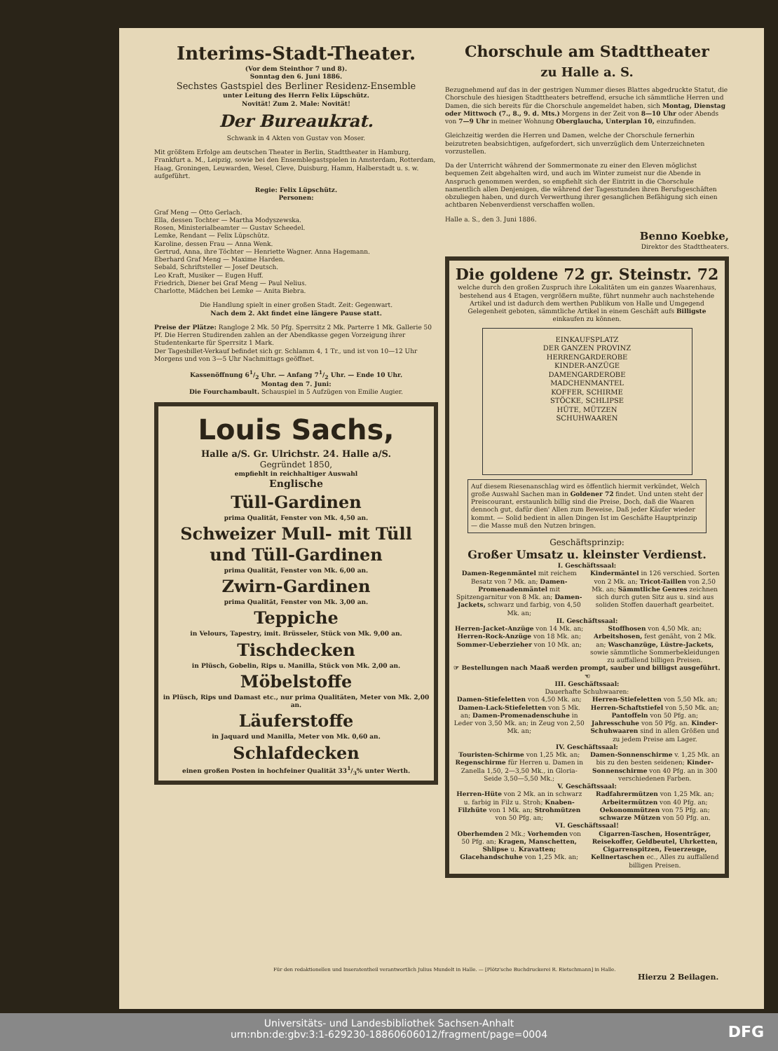Interims-Stadt-Theater.
(Vor dem Steinthor 7 und 8).
Sonntag den 6. Juni 1886.
Sechstes Gastspiel des Berliner Residenz-Ensemble
unter Leitung des Herrn Felix Lüpschütz.
Novität! Zum 2. Male: Novität!
Der Bureaukrat.
Schwank in 4 Akten von Gustav von Moser.
Mit größtem Erfolge am deutschen Theater in Berlin, Stadttheater in Hamburg, Frankfurt a. M., Leipzig, sowie bei den Ensemblegastspielen in Amsterdam, Rotterdam, Haag, Groningen, Leuwarden, Wesel, Cleve, Duisburg, Hamm, Halberstadt u. s. w. aufgeführt.
Regie: Felix Lüpschütz.
Personen:
Graf Meng — Otto Gerlach.
Ella, dessen Tochter — Martha Modyszewska.
Rosen, Ministerialbeamter — Gustav Scheedel.
Lemke, Rendant — Felix Lüpschütz.
Karoline, dessen Frau — Anna Wenk.
Gertrud, Anna, ihre Töchter — Henriette Wagner. Anna Hagemann.
Eberhard Graf Meng — Maxime Harden.
Sebald, Schriftsteller — Josef Deutsch.
Leo Kraft, Musiker — Eugen Huff.
Friedrich, Diener bei Graf Meng — Paul Nelius.
Charlotte, Mädchen bei Lemke — Anita Biebra.
Die Handlung spielt in einer großen Stadt. Zeit: Gegenwart.
Nach dem 2. Akt findet eine längere Pause statt.
Preise der Plätze: Rangloge 2 Mk. 50 Pfg. Sperrsitz 2 Mk. Parterre 1 Mk. Gallerie 50 Pf. Die Herren Studirenden zahlen an der Abendkasse gegen Vorzeigung ihrer Studentenkarte für Sperrsitz 1 Mark.
Der Tagesbillet-Verkauf befindet sich gr. Schlamm 4, 1 Tr., und ist von 10—12 Uhr Morgens und von 3—5 Uhr Nachmittags geöffnet.
Kassenöffnung 61/2 Uhr. — Anfang 71/2 Uhr. — Ende 10 Uhr.
Montag den 7. Juni:
Die Fourchambault. Schauspiel in 5 Aufzügen von Emilie Augier.
Louis Sachs,
Halle a/S. Gr. Ulrichstr. 24. Halle a/S.
Gegründet 1850,
empfiehlt in reichhaltiger Auswahl
Englische
Tüll-Gardinen
prima Qualität, Fenster von Mk. 4,50 an.
Schweizer Mull- mit Tüll und Tüll-Gardinen
prima Qualität, Fenster von Mk. 6,00 an.
Zwirn-Gardinen
prima Qualität, Fenster von Mk. 3,00 an.
Teppiche
in Velours, Tapestry, imit. Brüsseler, Stück von Mk. 9,00 an.
Tischdecken
in Plüsch, Gobelin, Rips u. Manilla, Stück von Mk. 2,00 an.
Möbelstoffe
in Plüsch, Rips und Damast etc., nur prima Qualitäten, Meter von Mk. 2,00 an.
Läuferstoffe
in Jaquard und Manilla, Meter von Mk. 0,60 an.
Schlafdecken
einen großen Posten in hochfeiner Qualität 331/3% unter Werth.
Chorschule am Stadttheater
zu Halle a. S.
Bezugnehmend auf das in der gestrigen Nummer dieses Blattes abgedruckte Statut, die Chorschule des hiesigen Stadttheaters betreffend, ersuche ich sämmtliche Herren und Damen, die sich bereits für die Chorschule angemeldet haben, sich Montag, Dienstag oder Mittwoch (7., 8., 9. d. Mts.) Morgens in der Zeit von 8—10 Uhr oder Abends von 7—9 Uhr in meiner Wohnung Oberglaucha, Unterplan 10, einzufinden.
Gleichzeitig werden die Herren und Damen, welche der Chorschule fernerhin beizutreten beabsichtigen, aufgefordert, sich unverzüglich dem Unterzeichneten vorzustellen.
Da der Unterricht während der Sommermonate zu einer den Eleven möglichst bequemen Zeit abgehalten wird, und auch im Winter zumeist nur die Abende in Anspruch genommen werden, so empfiehlt sich der Eintritt in die Chorschule namentlich allen Denjenigen, die während der Tagesstunden ihren Berufsgeschäften obzuliegen haben, und durch Verwerthung ihrer gesanglichen Befähigung sich einen achtbaren Nebenverdienst verschaffen wollen.
Halle a. S., den 3. Juni 1886.
Benno Koebke,
Direktor des Stadttheaters.
Die goldene 72 gr. Steinstr. 72
welche durch den großen Zuspruch ihre Lokalitäten um ein ganzes Waarenhaus, bestehend aus 4 Etagen, vergrößern mußte, führt nunmehr auch nachstehende Artikel und ist dadurch dem werthen Publikum von Halle und Umgegend Gelegenheit geboten, sämmtliche Artikel in einem Geschäft aufs Billigste einkaufen zu können.
EINKAUFSPLATZ
DER GANZEN PROVINZ
HERRENGARDEROBE
KINDER-ANZÜGE
DAMENGARDEROBE
MADCHENMANTEL
KOFFER, SCHIRME
STÖCKE, SCHLIPSE
HÜTE, MÜTZEN
SCHUHWAAREN
Auf diesem Riesenanschlag wird es öffentlich hiermit verkündet, Welch große Auswahl Sachen man in Goldener 72 findet. Und unten steht der Preiscourant, erstaunlich billig sind die Preise, Doch, daß die Waaren dennoch gut, dafür dien' Allen zum Beweise, Daß jeder Käufer wieder kommt. — Solid bedient in allen Dingen Ist im Geschäfte Hauptprinzip — die Masse muß den Nutzen bringen.
Geschäftsprinzip:
Großer Umsatz u. kleinster Verdienst.
I. Geschäftssaal:
Damen-Regenmäntel mit reichem Besatz von 7 Mk. an; Damen-Promenadenmäntel mit Spitzengarnitur von 8 Mk. an; Damen-Jackets, schwarz und farbig, von 4,50 Mk. an;
Kindermäntel in 126 verschied. Sorten von 2 Mk. an; Tricot-Taillen von 2,50 Mk. an; Sämmtliche Genres zeichnen sich durch guten Sitz aus u. sind aus soliden Stoffen dauerhaft gearbeitet.
II. Geschäftssaal:
Herren-Jacket-Anzüge von 14 Mk. an; Herren-Rock-Anzüge von 18 Mk. an; Sommer-Ueberzieher von 10 Mk. an;
Stoffhosen von 4,50 Mk. an; Arbeitshosen, fest genäht, von 2 Mk. an; Waschanzüge, Lüstre-Jackets, sowie sämmtliche Sommerbekleidungen zu auffallend billigen Preisen.
☞ Bestellungen nach Maaß werden prompt, sauber und billigst ausgeführt. ☜
III. Geschäftssaal:
Dauerhafte Schuhwaaren:
Damen-Stiefeletten von 4,50 Mk. an; Damen-Lack-Stiefeletten von 5 Mk. an; Damen-Promenadenschuhe in Leder von 3,50 Mk. an; in Zeug von 2,50 Mk. an;
Herren-Stiefeletten von 5,50 Mk. an; Herren-Schaftstiefel von 5,50 Mk. an; Pantoffeln von 50 Pfg. an; Jahresschuhe von 50 Pfg. an. Kinder-Schuhwaaren sind in allen Größen und zu jedem Preise am Lager.
IV. Geschäftssaal:
Touristen-Schirme von 1,25 Mk. an; Regenschirme für Herren u. Damen in Zanella 1,50, 2—3,50 Mk., in Gloria-Seide 3,50—5,50 Mk.;
Damen-Sonnenschirme v. 1,25 Mk. an bis zu den besten seidenen; Kinder-Sonnenschirme von 40 Pfg. an in 300 verschiedenen Farben.
V. Geschäftssaal:
Herren-Hüte von 2 Mk. an in schwarz u. farbig in Filz u. Stroh; Knaben-Filzhüte von 1 Mk. an; Strohmützen von 50 Pfg. an;
Radfahrermützen von 1,25 Mk. an; Arbeitermützen von 40 Pfg. an; Oekonommützen von 75 Pfg. an; schwarze Mützen von 50 Pfg. an.
VI. Geschäftssaal!
Oberhemden 2 Mk.; Vorhemden von 50 Pfg. an; Kragen, Manschetten, Shlipse u. Kravatten; Glacehandschuhe von 1,25 Mk. an;
Cigarren-Taschen, Hosenträger, Reisekoffer, Geldbeutel, Uhrketten, Cigarrenspitzen, Feuerzeuge, Kellnertaschen ec., Alles zu auffallend billigen Preisen.
Für den redaktionellen und Inseratentheil verantwortlich Julius Mundelt in Halle. — [Plötz'sche Buchdruckerei R. Rietschmann] in Halle.
Hierzu 2 Beilagen.
Universitäts- und Landesbibliothek Sachsen-Anhalt
urn:nbn:de:gbv:3:1-629230-18860606012/fragment/page=0004
DFG